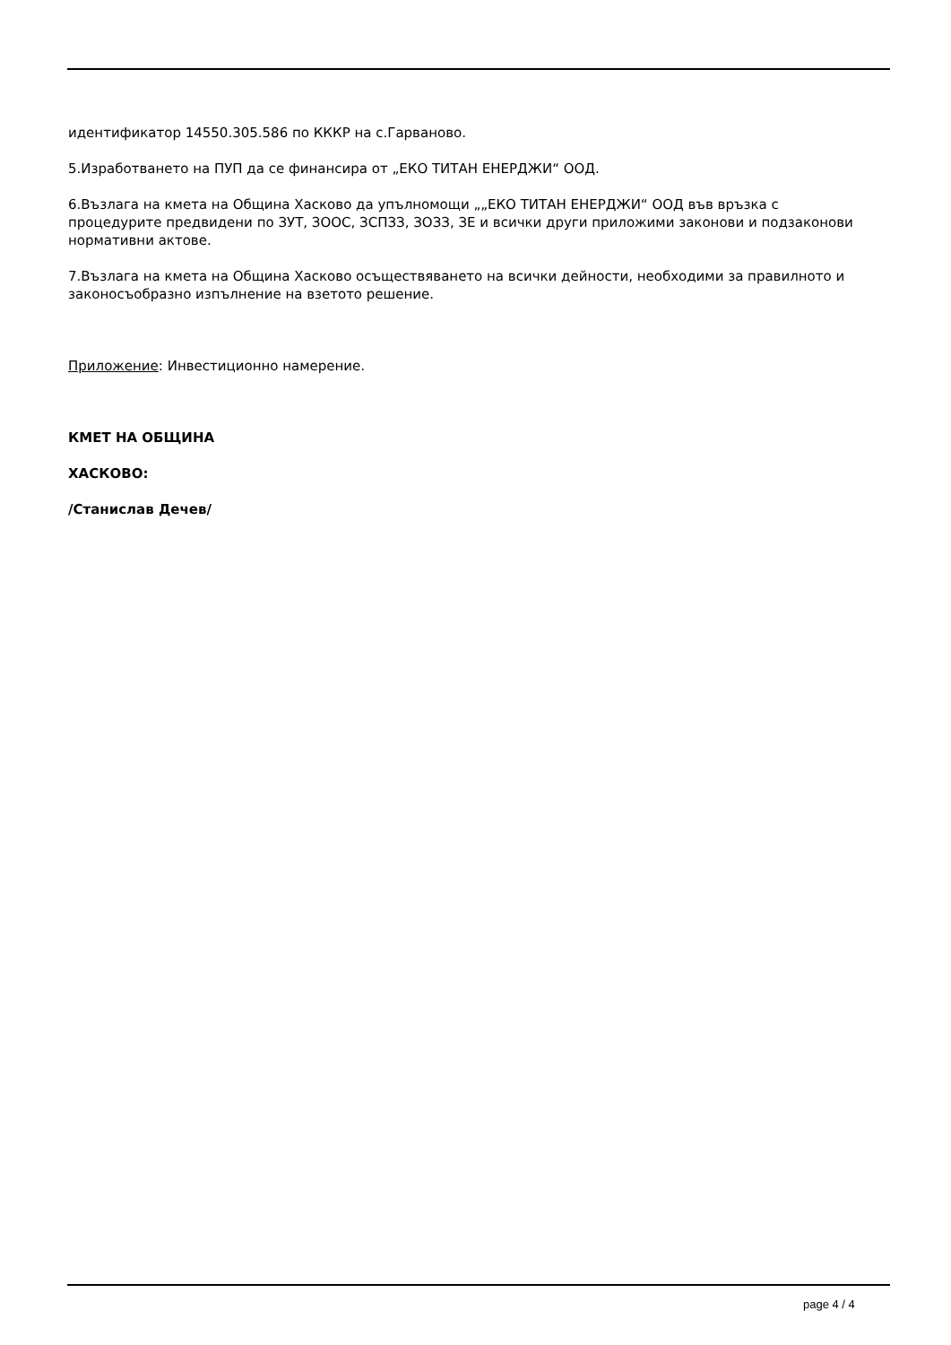идентификатор 14550.305.586 по КККР на с.Гарваново.
5.Изработването на ПУП да се финансира от „ЕКО ТИТАН ЕНЕРДЖИ“ ООД.
6.Възлага на кмета на Община Хасково да упълномощи „„ЕКО ТИТАН ЕНЕРДЖИ“ ООД във връзка с процедурите предвидени по ЗУТ, ЗООС, ЗСПЗЗ, ЗОЗЗ, ЗЕ и всички други приложими законови и подзаконови нормативни актове.
7.Възлага на кмета на Община Хасково осъществяването на всички дейности, необходими за правилното и законосъобразно изпълнение на взетото решение.
Приложение: Инвестиционно намерение.
КМЕТ НА ОБЩИНА
ХАСКОВО:
/Станислав Дечев/
page 4 / 4